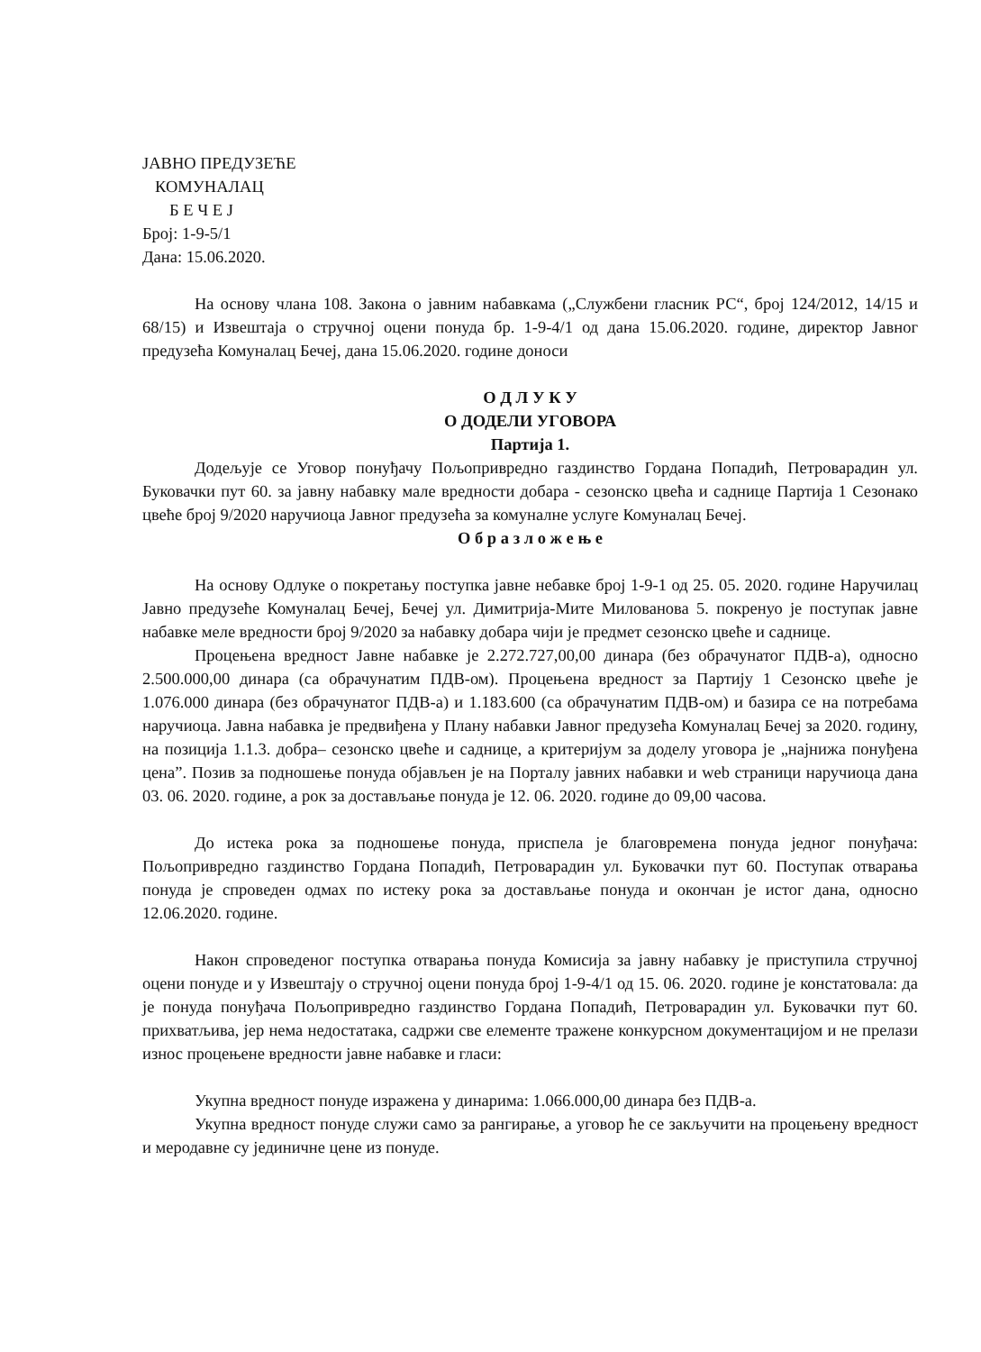ЈАВНО ПРЕДУЗЕЋЕ
КОМУНАЛАЦ
Б Е Ч Е Ј
Број: 1-9-5/1
Дана: 15.06.2020.
На основу члана 108. Закона о јавним набавкама („Службени гласник РС“, број 124/2012, 14/15 и 68/15) и Извештаја о стручној оцени понуда бр. 1-9-4/1 од дана 15.06.2020. године, директор Јавног предузећа Комуналац Бечеј, дана 15.06.2020. године доноси
О Д Л У К У
О ДОДЕЛИ УГОВОРА
Партија 1.
Додељује се Уговор понуђачу Пољопривредно газдинство Гордана Попадић, Петроварадин ул. Буковачки пут 60. за јавну набавку мале вредности добара - сезонско цвећа и саднице Партија 1 Сезонако цвеће број 9/2020 наручиоца Јавног предузећа за комуналне услуге Комуналац Бечеј.
О б р а з л о ж е њ е
На основу Одлуке о покретању поступка јавне небавке број 1-9-1 од 25. 05. 2020. године Наручилац Јавно предузеће Комуналац Бечеј, Бечеј ул. Димитрија-Мите Милованова 5. покренуо је поступак јавне набавке меле вредности број 9/2020 за набавку добара чији је предмет сезонско цвеће и саднице.
Процењена вредност Јавне набавке је 2.272.727,00,00 динара (без обрачунатог ПДВ-а), односно 2.500.000,00 динара (са обрачунатим ПДВ-ом). Процењена вредност за Партију 1 Сезонско цвеће је 1.076.000 динара (без обрачунатог ПДВ-а) и 1.183.600 (са обрачунатим ПДВ-ом) и базира се на потребама наручиоца. Јавна набавка је предвиђена у Плану набавки Јавног предузећа Комуналац Бечеј за 2020. годину, на позиција 1.1.3. добра– сезонско цвеће и саднице, а критеријум за доделу уговора је „најнижа понуђена цена”. Позив за подношење понуда објављен је на Порталу јавних набавки и web страници наручиоца дана 03. 06. 2020. године, а рок за достављање понуда је 12. 06. 2020. године до 09,00 часова.
До истека рока за подношење понуда, приспела је благовремена понуда једног понуђача: Пољопривредно газдинство Гордана Попадић, Петроварадин ул. Буковачки пут 60. Поступак отварања понуда је спроведен одмах по истеку рока за достављање понуда и окончан је истог дана, односно 12.06.2020. године.
Након спроведеног поступка отварања понуда Комисија за јавну набавку је приступила стручној оцени понуде и у Извештају о стручној оцени понуда број 1-9-4/1 од 15. 06. 2020. године је констатовала: да је понуда понуђача Пољопривредно газдинство Гордана Попадић, Петроварадин ул. Буковачки пут 60. прихватљива, јер нема недостатака, садржи све елементе тражене конкурсном документацијом и не прелази износ процењене вредности јавне набавке и гласи:
Укупна вредност понуде изражена у динарима: 1.066.000,00 динара без ПДВ-а.
Укупна вредност понуде служи само за рангирање, а уговор ће се закључити на процењену вредност и меродавне су јединичне цене из понуде.